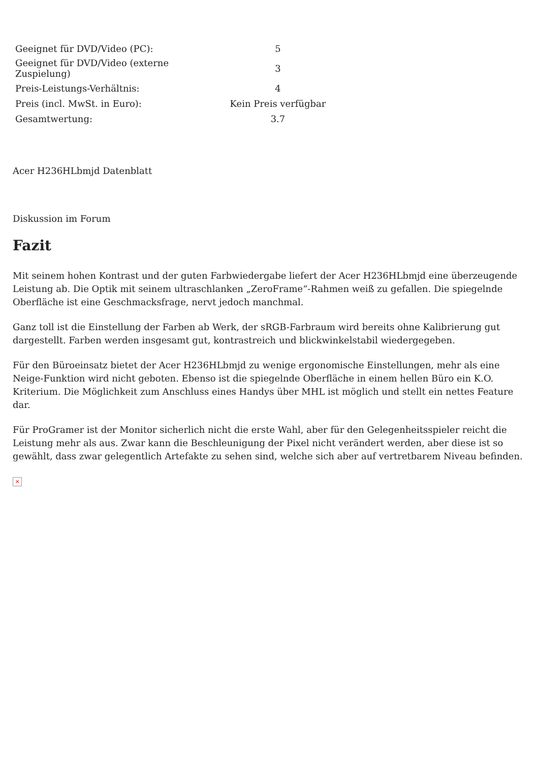| Geeignet für DVD/Video (PC): | 5 |
| Geeignet für DVD/Video (externe Zuspielung) | 3 |
| Preis-Leistungs-Verhältnis: | 4 |
| Preis (incl. MwSt. in Euro): | Kein Preis verfügbar |
| Gesamtwertung: | 3.7 |
Acer H236HLbmjd Datenblatt
Diskussion im Forum
Fazit
Mit seinem hohen Kontrast und der guten Farbwiedergabe liefert der Acer H236HLbmjd eine überzeugende Leistung ab. Die Optik mit seinem ultraschlanken „ZeroFrame“-Rahmen weiß zu gefallen. Die spiegelnde Oberfläche ist eine Geschmacksfrage, nervt jedoch manchmal.
Ganz toll ist die Einstellung der Farben ab Werk, der sRGB-Farbraum wird bereits ohne Kalibrierung gut dargestellt. Farben werden insgesamt gut, kontrastreich und blickwinkelstabil wiedergegeben.
Für den Büroeinsatz bietet der Acer H236HLbmjd zu wenige ergonomische Einstellungen, mehr als eine Neige-Funktion wird nicht geboten. Ebenso ist die spiegelnde Oberfläche in einem hellen Büro ein K.O. Kriterium. Die Möglichkeit zum Anschluss eines Handys über MHL ist möglich und stellt ein nettes Feature dar.
Für ProGramer ist der Monitor sicherlich nicht die erste Wahl, aber für den Gelegenheitsspieler reicht die Leistung mehr als aus. Zwar kann die Beschleunigung der Pixel nicht verändert werden, aber diese ist so gewählt, dass zwar gelegentlich Artefakte zu sehen sind, welche sich aber auf vertretbarem Niveau befinden.
×